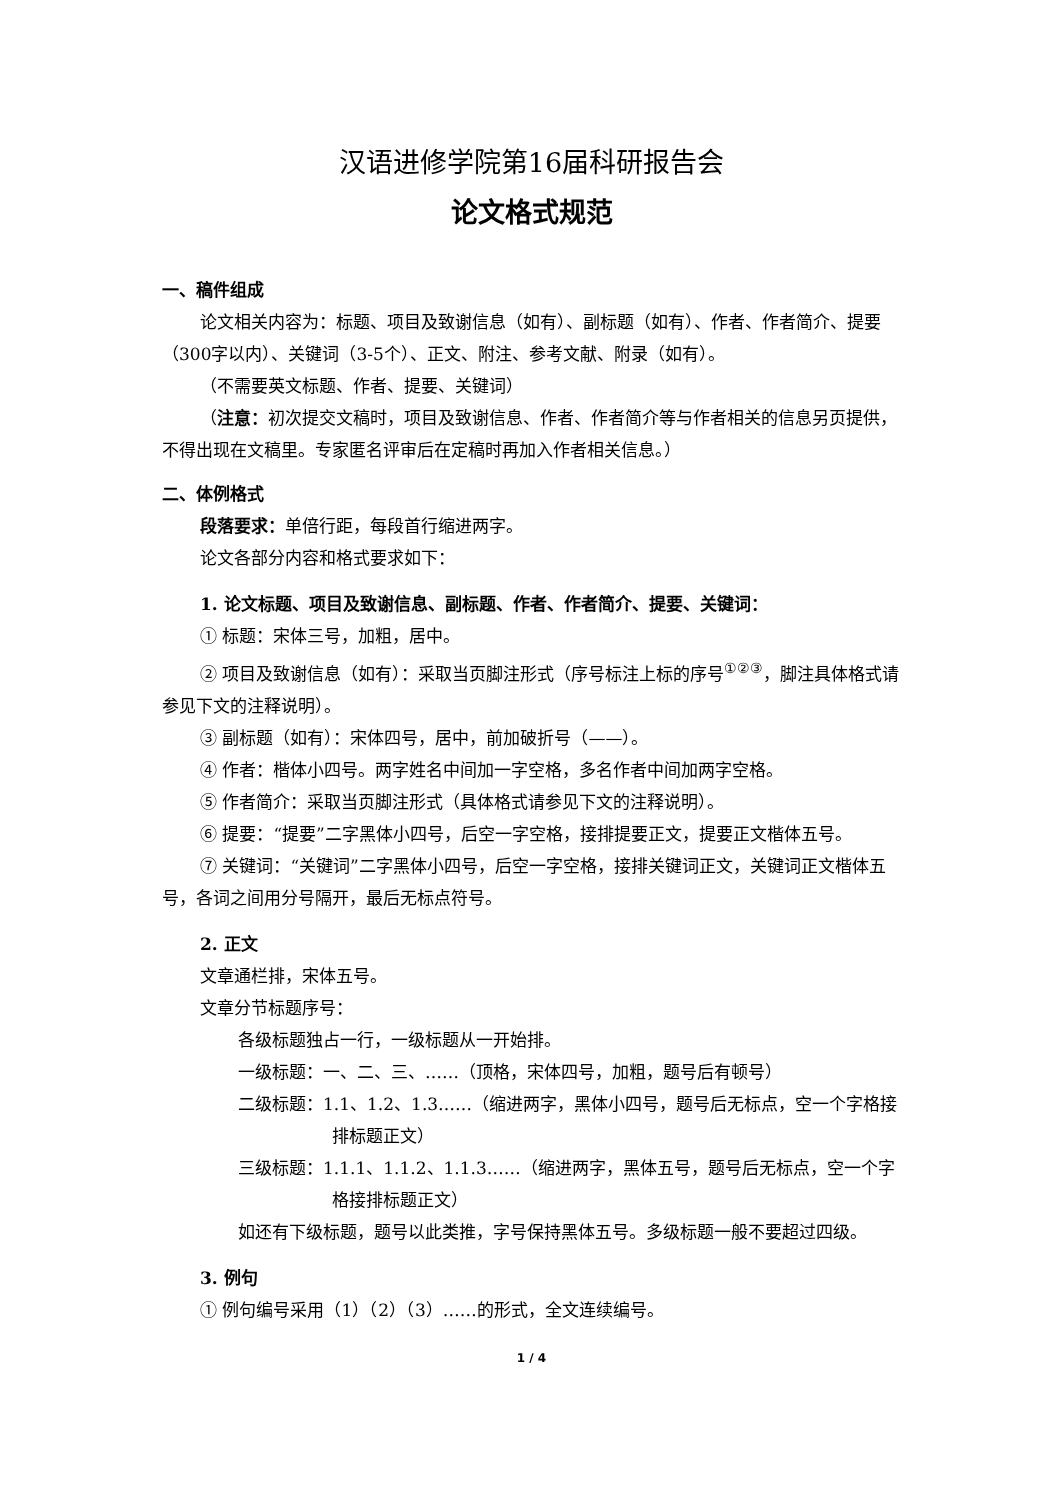汉语进修学院第16届科研报告会
论文格式规范
一、稿件组成
论文相关内容为：标题、项目及致谢信息（如有）、副标题（如有）、作者、作者简介、提要（300字以内）、关键词（3-5个）、正文、附注、参考文献、附录（如有）。
（不需要英文标题、作者、提要、关键词）
（注意：初次提交文稿时，项目及致谢信息、作者、作者简介等与作者相关的信息另页提供，不得出现在文稿里。专家匿名评审后在定稿时再加入作者相关信息。）
二、体例格式
段落要求：单倍行距，每段首行缩进两字。
论文各部分内容和格式要求如下：
1. 论文标题、项目及致谢信息、副标题、作者、作者简介、提要、关键词：
① 标题：宋体三号，加粗，居中。
② 项目及致谢信息（如有）：采取当页脚注形式（序号标注上标的序号<sup>①②③</sup>，脚注具体格式请参见下文的注释说明）。
③ 副标题（如有）：宋体四号，居中，前加破折号（——）。
④ 作者：楷体小四号。两字姓名中间加一字空格，多名作者中间加两字空格。
⑤ 作者简介：采取当页脚注形式（具体格式请参见下文的注释说明）。
⑥ 提要：“提要”二字黑体小四号，后空一字空格，接排提要正文，提要正文楷体五号。
⑦ 关键词：“关键词”二字黑体小四号，后空一字空格，接排关键词正文，关键词正文楷体五号，各词之间用分号隔开，最后无标点符号。
2. 正文
文章通栏排，宋体五号。
文章分节标题序号：
各级标题独占一行，一级标题从一开始排。
一级标题：一、二、三、……（顶格，宋体四号，加粗，题号后有顿号）
二级标题：1.1、1.2、1.3……（缩进两字，黑体小四号，题号后无标点，空一个字格接排标题正文）
三级标题：1.1.1、1.1.2、1.1.3……（缩进两字，黑体五号，题号后无标点，空一个字格接排标题正文）
如还有下级标题，题号以此类推，字号保持黑体五号。多级标题一般不要超过四级。
3. 例句
① 例句编号采用（1）（2）（3）……的形式，全文连续编号。
1 / 4